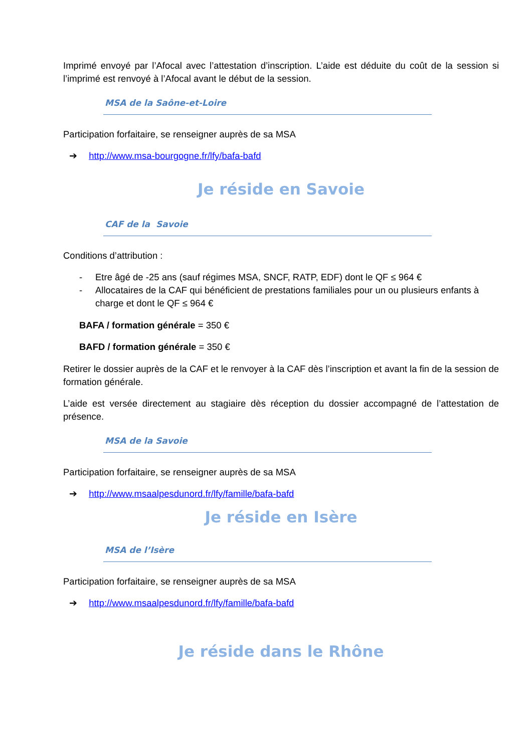Imprimé envoyé par l’Afocal avec l’attestation d’inscription. L’aide est déduite du coût de la session si l’imprimé est renvoyé à l’Afocal avant le début de la session.
MSA de la Saône-et-Loire
Participation forfaitaire, se renseigner auprès de sa MSA
➔ http://www.msa-bourgogne.fr/lfy/bafa-bafd
Je réside en Savoie
CAF de la Savoie
Conditions d’attribution :
- Etre âgé de -25 ans (sauf régimes MSA, SNCF, RATP, EDF) dont le QF ≤ 964 €
- Allocataires de la CAF qui bénéficient de prestations familiales pour un ou plusieurs enfants à charge et dont le QF ≤ 964 €
BAFA / formation générale = 350 €
BAFD / formation générale = 350 €
Retirer le dossier auprès de la CAF et le renvoyer à la CAF dès l’inscription et avant la fin de la session de formation générale.
L’aide est versée directement au stagiaire dès réception du dossier accompagné de l’attestation de présence.
MSA de la Savoie
Participation forfaitaire, se renseigner auprès de sa MSA
➔ http://www.msaalpesdunord.fr/lfy/famille/bafa-bafd
Je réside en Isère
MSA de l’Isère
Participation forfaitaire, se renseigner auprès de sa MSA
➔ http://www.msaalpesdunord.fr/lfy/famille/bafa-bafd
Je réside dans le Rhône